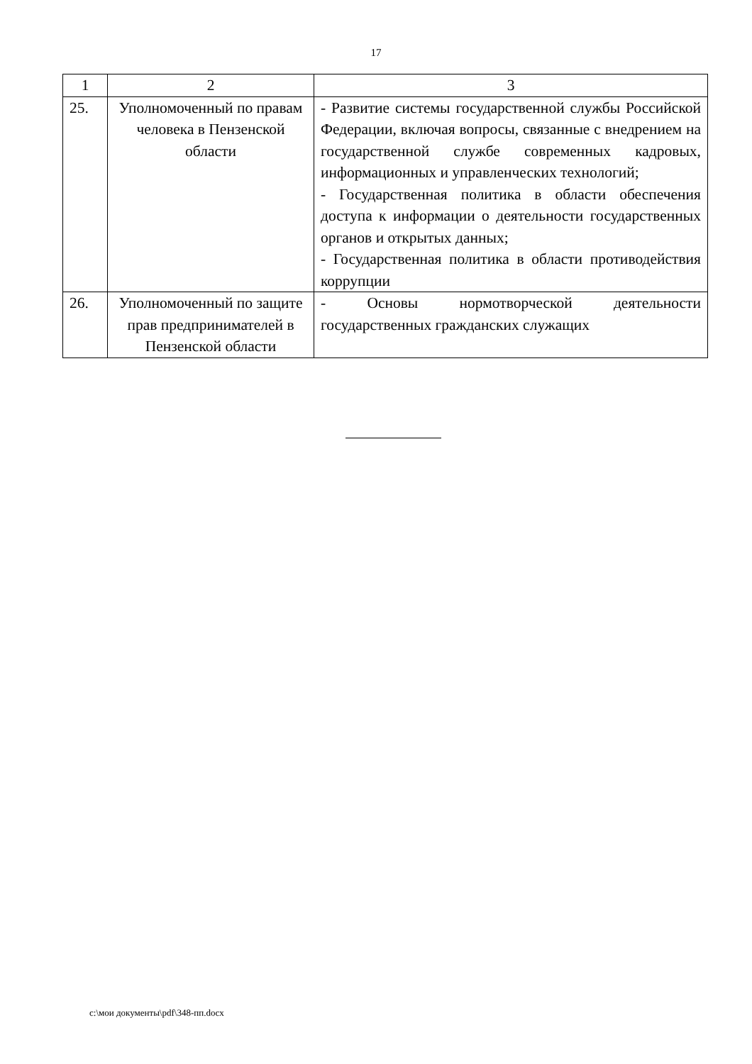17
| 1 | 2 | 3 |
| --- | --- | --- |
| 25. | Уполномоченный по правам человека в Пензенской области | - Развитие системы государственной службы Российской Федерации, включая вопросы, связанные с внедрением на государственной службе современных кадровых, информационных и управленческих технологий; - Государственная политика в области обеспечения доступа к информации о деятельности государственных органов и открытых данных; - Государственная политика в области противодействия коррупции |
| 26. | Уполномоченный по защите прав предпринимателей в Пензенской области | - Основы нормотворческой деятельности государственных гражданских служащих |
c:\мои документы\pdf\348-пп.docx